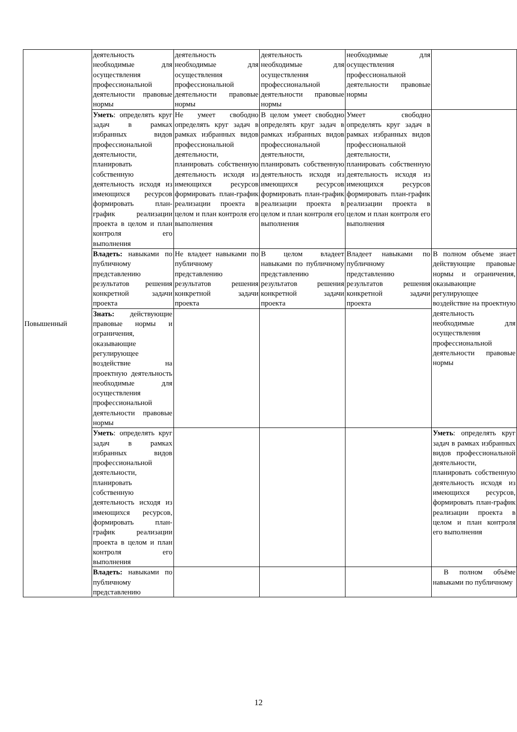| Повышенный | деятельность необходимые для осуществления профессиональной деятельности правовые нормы | деятельность необходимые для осуществления профессиональной деятельности правовые нормы | деятельность необходимые для осуществления профессиональной деятельности правовые нормы | необходимые для осуществления профессиональной деятельности правовые нормы | |
| | Уметь : определять круг задач в рамках избранных видов профессиональной деятельности, планировать собственную деятельность исходя из имеющихся ресурсов формировать план-график реализации проекта в целом и план контроля его выполнения | Не умеет свободно определять круг задач в рамках избранных видов профессиональной деятельности, планировать собственную деятельность исходя из имеющихся ресурсов формировать план-график реализации проекта в целом и план контроля его выполнения | В целом умеет свободно определять круг задач в рамках избранных видов профессиональной деятельности, планировать собственную деятельность исходя из имеющихся ресурсов формировать план-график реализации проекта в целом и план контроля его выполнения | Умеет свободно определять круг задач в рамках избранных видов профессиональной деятельности, планировать собственную деятельность исходя из имеющихся ресурсов формировать план-график реализации проекта в целом и план контроля его выполнения | |
| | Владеть: навыками по публичному представлению результатов решения конкретной задачи проекта | Не владеет навыками по публичному представлению результатов решения конкретной задачи проекта | В целом владеет навыками по публичному представлению результатов решения конкретной задачи проекта | Владеет навыками по публичному представлению результатов решения конкретной задачи проекта | В полном объеме знает действующие правовые нормы и ограничения, оказывающие регулирующее воздействие на проектную деятельность необходимые для осуществления профессиональной деятельности правовые нормы |
| | Знать: действующие правовые нормы и ограничения, оказывающие регулирующее воздействие на проектную деятельность необходимые для осуществления профессиональной деятельности правовые нормы | | | | |
| | Уметь : определять круг задач в рамках избранных видов профессиональной деятельности, планировать собственную деятельность исходя из имеющихся ресурсов, формировать план-график реализации проекта в целом и план контроля его выполнения | | | | Уметь : определять круг задач в рамках избранных видов профессиональной деятельности, планировать собственную деятельность исходя из имеющихся ресурсов, формировать план-график реализации проекта в целом и план контроля его выполнения |
| | Владеть: навыками по публичному представлению | | | | В полном объёме навыками по публичному |
12